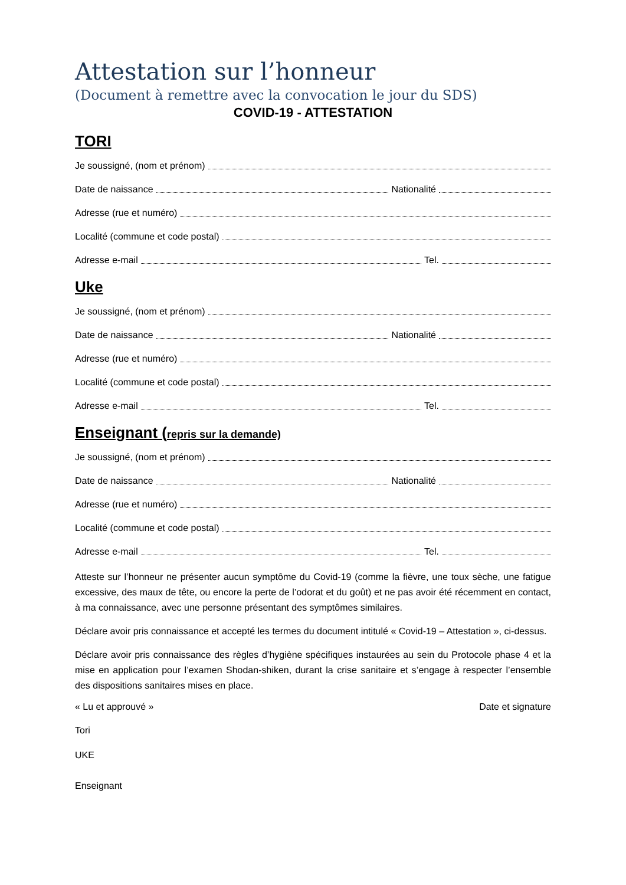Attestation sur l’honneur
(Document à remettre avec la convocation le jour du SDS)
COVID-19 - ATTESTATION
TORI
Je soussigné, (nom et prénom)
Date de naissance Nationalité
Adresse (rue et numéro)
Localité (commune et code postal)
Adresse e-mail Tel.
Uke
Je soussigné, (nom et prénom)
Date de naissance Nationalité
Adresse (rue et numéro)
Localité (commune et code postal)
Adresse e-mail Tel.
Enseignant (repris sur la demande)
Je soussigné, (nom et prénom)
Date de naissance Nationalité
Adresse (rue et numéro)
Localité (commune et code postal)
Adresse e-mail Tel.
Atteste sur l’honneur ne présenter aucun symptôme du Covid-19 (comme la fièvre, une toux sèche, une fatigue excessive, des maux de tête, ou encore la perte de l’odorat et du goût) et ne pas avoir été récemment en contact, à ma connaissance, avec une personne présentant des symptômes similaires.
Déclare avoir pris connaissance et accepté les termes du document intitulé « Covid-19 – Attestation », ci-dessus.
Déclare avoir pris connaissance des règles d’hygiène spécifiques instaurées au sein du Protocole phase 4 et la mise en application pour l’examen Shodan-shiken, durant la crise sanitaire et s’engage à respecter l’ensemble des dispositions sanitaires mises en place.
« Lu et approuvé » Date et signature
Tori
UKE
Enseignant